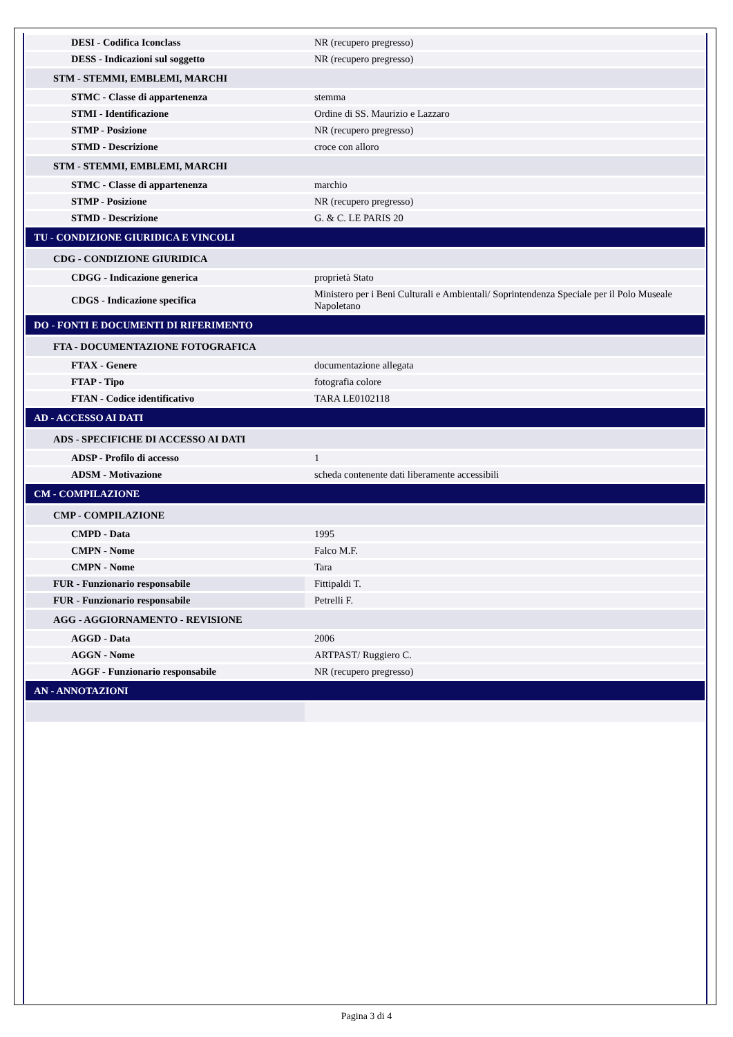| DESI - Codifica Iconclass | NR (recupero pregresso) |
| DESS - Indicazioni sul soggetto | NR (recupero pregresso) |
| STM - STEMMI, EMBLEMI, MARCHI | |
| STMC - Classe di appartenenza | stemma |
| STMI - Identificazione | Ordine di SS. Maurizio e Lazzaro |
| STMP - Posizione | NR (recupero pregresso) |
| STMD - Descrizione | croce con alloro |
| STM - STEMMI, EMBLEMI, MARCHI | |
| STMC - Classe di appartenenza | marchio |
| STMP - Posizione | NR (recupero pregresso) |
| STMD - Descrizione | G. & C. LE PARIS 20 |
| TU - CONDIZIONE GIURIDICA E VINCOLI | |
| CDG - CONDIZIONE GIURIDICA | |
| CDGG - Indicazione generica | proprietà Stato |
| CDGS - Indicazione specifica | Ministero per i Beni Culturali e Ambientali/ Soprintendenza Speciale per il Polo Museale Napoletano |
| DO - FONTI E DOCUMENTI DI RIFERIMENTO | |
| FTA - DOCUMENTAZIONE FOTOGRAFICA | |
| FTAX - Genere | documentazione allegata |
| FTAP - Tipo | fotografia colore |
| FTAN - Codice identificativo | TARA LE0102118 |
| AD - ACCESSO AI DATI | |
| ADS - SPECIFICHE DI ACCESSO AI DATI | |
| ADSP - Profilo di accesso | 1 |
| ADSM - Motivazione | scheda contenente dati liberamente accessibili |
| CM - COMPILAZIONE | |
| CMP - COMPILAZIONE | |
| CMPD - Data | 1995 |
| CMPN - Nome | Falco M.F. |
| CMPN - Nome | Tara |
| FUR - Funzionario responsabile | Fittipaldi T. |
| FUR - Funzionario responsabile | Petrelli F. |
| AGG - AGGIORNAMENTO - REVISIONE | |
| AGGD - Data | 2006 |
| AGGN - Nome | ARTPAST/ Ruggiero C. |
| AGGF - Funzionario responsabile | NR (recupero pregresso) |
| AN - ANNOTAZIONI | |
Pagina 3 di 4